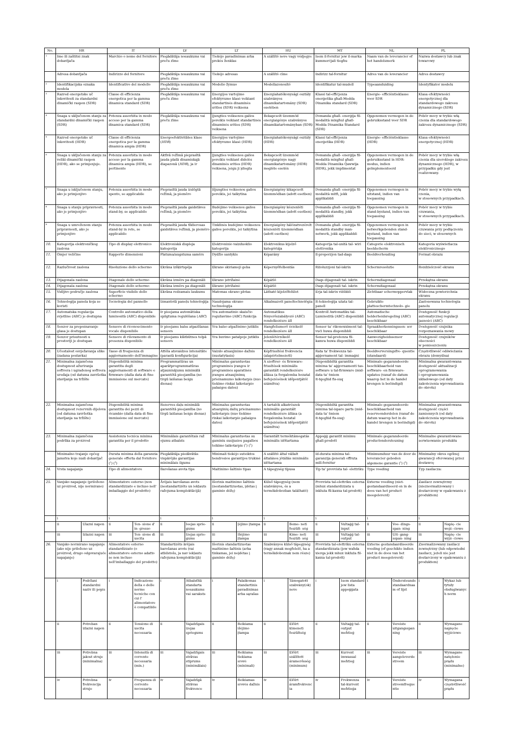| No. | HR | | IT | | LV | | LT | | HU | | MT | | NL | | PL | |
| --- | --- | --- | --- | --- | --- | --- | --- | --- | --- | --- | --- | --- | --- | --- | --- | --- |
| <sup>1</sup> | Ime ili zaštitni znak dobavljača | | Marchio o nome del fornitore | | Piegādātāja nosaukums vai preču zīme | | Tiekėjo pavadinimas arba prekės ženklas | | A szállító neve vagy védjegye | | Isem il-fornitur jew il-marka kummerċjali tiegħu | | Naam van de leverancier of het handelsmerk | | Nazwa dostawcy lub znak towarowy | |
| | Adresa dobavljača | | Indirizzo del fornitore | | Piegādātāja nosaukums vai preču zīme | | Tiekėjo adresas | | A szállító címe | | Indirizz tal-fornitur | | Adres van de leverancier | | Adres dostawcy | |
| <sup>2</sup> | Identifikacijska oznaka modela | | Identificativo del modello | | Piegādātāja nosaukums vai preču zīme | | Modelio žymuo | | Modellazonosító | | Identifikatur tal-mudell | | Typeaanduiding | | Identyfikator modelu | |
| <sup>3</sup> | Razred energetske uč inkovitosti za standardni dinamički raspon (SDR) | | Classe di efficienza energetica per la gamma dinamica standard (SDR) | | Piegādātāja nosaukums vai preču zīme | | Energijos vartojimo efektyvumo klasė veikiant standartinės dinaminės srities (SDR) veiksena | | Energiahatékonysági osztály szabványos dinamikatartomány (SDR) esetében | | Klassi tal-effiċjenza enerġetika għall-Medda Dinamika standard (SDR) | | Energie- efficiëntieklasse voor SDR | | Klasa efektywności energetycznej dla standardowego zakresu dynamicznego (SDR) | |
| <sup>4</sup> | Snaga u uključenom stanju za standardni dinamički raspon (SDR) | | Potenza assorbita in modo acceso per la gamma dinamica standard (SDR) | | Piegādātāja nosaukums vai preču zīme | | Įjungties veiksenos galios poreikis veikiant standartinės dinaminės srities (SDR) veiksena | | Bekapcsolt üzemmód energiaigénye szabványos dinamikatartományban (SDR) | | Domanda għall- enerġija fil-modalità mixgħul għall-Medda Dinamika Standard (SDR) | | Opgenomen vermogen in de gebruiksstand voor SDR | | Pobór mocy w trybie włą czenia dla standardowego zakresu dynamicznego (SDR) | |
| <sup>5</sup> | Razred energetske uč inkovitosti (HDR) | | Classe di efficienza energetica per la gamma dinamica ampia (HDR) | | Energoefektivitātes klase ( HDR ) | | Energijos vartojimo efektyvumo klasė (HDR) | | Energiahatékonysági osztály (HDR) | | Klassi tal-effiċjenza enerġetika (HDR) | | Energie- efficiëntieklasse (HDR) | | Klasa efektywności energetycznej (HDR) | |
| <sup>6</sup> | Snaga u uključenom stanju za veliki dinamički raspon (HDR), ako se primjenjuje. | | Potenza assorbita in modo acceso per la gamma dinamica ampia (HDR), se pertinente | | Aktīvā režīmā pieprasītā jauda plašā dinamiskajā diapazonā ( HDR ), ja ir | | Įjungties veiksenos galios poreikis veikiant didelės dinaminės srities (HDR) veiksena, jeigu ji įdiegta | | Bekapcsolt üzemmód energiaigénye nagy dinamikatartomány (HDR) megléte esetén | | Domanda għall- enerġija fil-modalità mixgħul għall-Medda Dinamika Qawwija (HDR), jekk implimentat | | Opgenomen vermogen in de gebruiksstand in HDR-modus, indien geïmplementeerd | | Pobór mocy w trybie włą czenia dla szerokiego zakresu dynamicznego (HDR), w przypadku gdy jest realizowany. | |
| <sup>7</sup> | Snaga u isključenom stanju, ako je primjenjivo | | Potenza assorbita in modo spento, se applicabile | | Pieprasītā jauda izslēgtā režīmā, ja piemēro | | Išjungties veiksenos galios poreikis, jei taikytina | | Energiaigény kikapcsolt üzemmódban (adott esetben) | | Domanda għall- enerġija fil-modalità mitfi, jekk applikabbli | | Opgenomen vermogen in uitstand, indien van toepassing | | Pobór mocy w trybie wyłą czenia, w stosownych przypadkach. | |
| <sup>8</sup> | Snaga u stanju pripravnosti, ako je primjenjivo | | Potenza assorbita in modo stand-by, se applicabile | | Pieprasītā jauda gaidstāves režīmā, ja piemēro | | Budėjimo veiksenos galios poreikis, jei taikytina | | Energiaigény készenléti üzemmódban (adott esetben) | | Domanda għall- enerġija fil-modalità standby, jekk applikabbli | | Opgenomen vermogen in stand-bystand, indien van toepassing | | Pobór mocy w trybie czuwania, w stosownych przypadkach. | |
| <sup>9</sup> | Snaga u umreženom stanju pripravnosti, ako je primjenjivo | | Potenza assorbita in modo stand-by in rete, se applicabile | | Pieprasītā jauda tīklierosas gaidstāves režīmā, ja piemēro | | Tinklinės budėjimo veiksenos galios poreikis, jei taikytina | | Energiaigény hálózatvezérelt készenléti üzemmódban (adott esetben) | | Domanda għall- enerġija fil-modalità standby man-netwerk, jekk applikabbli | | Opgenomen vermogen in netwerkgebonden stand-bystand, indien van toepassing | | Pobór mocy w trybie czuwania przy podłączeniu do sieci, w stosownych | |
| 10. | Kategorija elektroničkog zaslona | | Tipo di display elettronico | | Elektroniskā displeja kategorija | | Elektroninio vaizduoklio kategorija | | Elektronikus kijelző kategóriája | | Kategorija tal-unità tal- wiri elettronika | | Categorie elektronisch beeldscherm | | Kategoria wyświetlacza elektronicznego | |
| 11. | Omjer veličine | | Rapporto dimensioni | | Platuma/augstuma samērs | | Dydžio santykis | | Képarány | | Il-proporzjon tad-daqs | | Beeldverhouding | | Format obrazu | |
| 12. | Razlučivost zaslona | | Risoluzione dello schermo | | Ekrāna izšķirtspēja | | Ekrano skiriamoji geba | | Képernyőfelbontás | | Riżoluzzjoni tal-iskrin | | Schermresolutie | | Rozdzielczość ekranu | |
| 13. | Dijagonala zaslona | | Diagonale dello schermo | | Ekrāna izmērs pa diagonāli | | Ekrano įstrižainė | | Képátló | | Daqs dijagonali tal- iskrin | | Schermdiagonaal | | Przekątna ekranu | |
| 14. | Dijagonala zaslona | | Diagonale dello schermo | | Ekrāna izmērs pa diagonāli | | Ekrano įstrižainė | | Képátló | | Daqs dijagonali tal- iskrin | | Schermdiagonaal | | Przekątna ekranu | |
| 15. | Vidljivo područje zaslona | | Superficie visibile dello schermo | | Ekrāna redzamais laukums | | Matomas ekrano plotas | | Látható kijelzőfelület | | Erja tal-iskrin viżibbli | | Zichtbaar schermoppervlak | | Widoczna powierzchnia ekranu | |
| 16. | Tehnologija panela koja se koristi | | Tecnologia del pannello | | Izmantotā paneļu tehnoloģija | | Naudojama ekrano technologija | | Alkalmazott paneltechnológia | | It-teknoloġija użata tal- panell | | Gebruikte platteschermtechnolo- gie | | Zastosowana technologia panelu | |
| 17. | Automatska regulacija svjetline (ABC) je dostupna | | Controllo automatico della luminosità (ABC) disponibile | | Ir pieejama automātiska spilgtuma regulēšana ( ABC ) | | Yra automatinio skaisčio reguliavimo (ABC) funkcija | | Automatikus fényerőszabályozó (ABC) rendelkezésre áll | | Kontroll Awtomatiku tal-Luminożità (ABC) disponibbli | | Automatische helderheidsregeling (ABC) beschikbaar | | Dostępność funkcji automatycznej regulacji jasności (ABC) | |
| 18. | Senzor za prepoznavanje glasa je dostupan | | Sensore di riconoscimento vocale disponibile | | Ir pieejams balss atpazīšanas sensors | | Yra balso atpažinimo jutiklis | | Hangfelismerő érzékelő rendelkezésre áll | | Senser ta' rikonoxximent tal-vuċi huwa disponibbli | | Spraakherkenningssen- sor beschikbaar | | Dostępność czujnika rozpoznawania mowy | |
| 19. | Senzor prisutnosti u prostoriji je dostupan | | Sensore di rilevamento di presenza disponibile | | Ir pieejams klātbūtnes telpā sensors | | Yra buvimo patalpoje jutiklis | | Jelenlétérzékelő rendelkezésre áll | | Senser tal-preżenza fil- kamra huwa disponibbli | | Aanwezigheidssensor beschikbaar | | Dostępność czujników obecności w pomieszczeniu | |
| 20. | Učestalost osvježavanja slike (zadana postavka) | | Tasso di frequenza di aggiornamento dell'immagine | | Attēla atsvaidzes intensitāte (parastā konfigurācija) | | Vaizdo atnaujinimo dažnis (nustatytasis) | | Képfrissítési frekvencia (alapértelmezett) | | Rata ta' frekwenza tal- aġġornament tal- immaġni | | Beeldverversingsfre- quentie (standaard) | | Częstotliwość odświeżania obrazu (domyślna) | |
| 21. | Minimalna zajamčena dostupnost ažuriranja softvera i ugrađenog softvera uređaja (od datuma završetka stavljanja na tržište | | Disponibilità minima garantita degli aggiornamenti di software e firmware (dalla data di fine immissione sul mercato) | | Programmatūras un aparātprogrammatūras atjauninājumu minimālā garantētā pieejamība (no tirgū laišanas beigu dienas) | | Minimalus garantuotas programinės įrangos ir programinės aparatinės įrangos atnaujinimų prieinamumo laikotarpis (nuo tiekimo rinkai laikotarpio pabaigos datos) | | A szoftver- és firmware- frissítések minimális garantált rendelkezésre állása (a forgalomba hozatal befejezésének időpontjától számítva) | | Disponibbiltà garantita minima ta' aġġornamenti tas- software u tal-firmware (mid-data ta' tmiem it-tqegħid fis-suq | | Minimale gegarandeerde beschikbaarheid van software- en firmware-updates (vanaf de datum waarop het in de handel brengen is beëindigd) | | Minimalna gwarantowana dostępność aktualizacji oprogramowania i oprogramowania układowego (od daty zakończenia wprowadzania do obrotu) | |
| 22. | Minimalna zajamčena dostupnost rezervnih dijelova (od datuma završetka stavljanja na tržište) | | Disponibilità minima garantita dei pezzi di ricambio (dalla data di fine immissione sul mercato) | | Rezerves daļu minimālā garantētā pieejamība (no tirgū laišanas beigu dienas) | | Minimalus garantuotas atsarginių dalių prieinamumo laikotarpis (nuo tiekimo rinkai laikotarpio pabaigos datos) | | A tartalék alkatrészek minimális garantált rendelkezésre állása (a forgalomba hozatal befejezésének időpontjától számítva) | | Disponibbiltà garantita minima tal-ispare parts (mid-data ta' tmiem it-tqegħid fis-suq) | | Minimale gegarandeerde beschikbaarheid van reserveonderdelen (vanaf de datum waarop het in de handel brengen is beëindigd) | | Minimalna gwarantowana dostępność części zamiennych (od daty zakończenia wprowadzania do obrotu) | |
| 23. | Minimalna zajamčena podrška za proizvod | | Assistenza tecnica minima garantita per il prodotto | | Minimālais garantētais raž ojumu atbalsts | | Minimalus garantuotas su gaminiu susijusios pagalbos teikimo laikotarpis (<sup>1</sup>) (<sup>2</sup>) | | Garantált terméktámogatás minimális időtartama | | Appoġġ garantit minimu għall-prodott | | Minimale gegarandeerde productondersteuning | | Minimalne gwarantowane serwisowanie produktu | |
| | Minimalno trajanje općeg jamstva koje nudi dobavljač | | Durata minima della garanzia generale offerta dal fornitore (<sup>1</sup>) (<sup>2</sup>) | | Piegādātāja piedāvātās vispārējās garantijas minimālais ilgums | | Minimali tiekėjo suteiktos bendrosios garantijos trukmė | | A szállító által vállalt általános jótállás minimális időtartama | | Id-durata minima tal-garanzija ġenerali offruta mill-fornitur | | Minimumduur van de door de leverancier geboden algemene garantie (<sup>1</sup>) (<sup>2</sup>) | | Minimalny okres ogólnej gwarancji oferowanej przez dostawcę | |
| 24. | Vrsta napajanja | | Tipo di alimentatore | | Barošanas avota tips | | Maitinimo šaltinio tipas | | A tápegység típusa | | Tip ta' provvista tal- elettriku | | Type voeding | | Typ zasilacza: | |
| 25. | Vanjsko napajanje (priloženo uz proizvod, nije normirano) | | Alimentatore esterno (non standardizzato e incluso nell' imballaggio del prodotto) | | Ārējais barošanas avots (nestandartizēts un iekļauts ražojuma komplektācijā) | | Išorinis maitinimo šaltinis (nestandartizuotas, įdėtas į gaminio dėžę) | | Külső tápegység (nem szabványos, és a termékdobozban található) | | Provvista tal-elettriku esterna (mhux standardizzata u inkluża fil-kaxxa tal-prodott) | | Externe voeding (niet-gestandaardiseerd en in de doos van het product meegeleverd) | | Zasilacz zewnętrzny (nieznormalizowany i dostarczony w opakowaniu z produktem) | |
| | i | | i | | i | | i | | i | | i | | i | | i | |
| | ii | Ulazni napon | ii | Ten- sione d' in- gresso | ii | Ieejas sprie- gums | ii | Įėjimo įtampa | ii | Beme- neti feszült- ség | ii | Vultaġġ tal- input | ii | Voe- dings- span- ning | ii | Napię- cie wejś- ciowe |
| | iii | Izlazni napon | iii | Ten- sione di uscita | iii | Izejas sprie- gums | iii | Išėjimo įtampa | iii | Kime- neti feszült- ség | iii | Vultaġġ tal- output | iii | Uit- gang- sspan- ning | iii | Napię- cie wyjś- ciowe |
| 26. | Vanjsko normirano napajanje (ako nije priloženo uz proizvod, drugo odgovarajuće napajanje) | | Alimentatore esterno standardizzato (o alimentatore esterno adatto se non incluso nell'imballaggio del prodotto) | | Standartizēts ārējais barošanas avots (vai atbilstošs, ja nav iekļauts ražojuma komplektācijā) | | Išorinis standartizuotas maitinimo šaltinis (arba tinkamas, jei neįdėtas į gaminio dėžę) | | Szabványos külső tápegység (vagy annak megfelelő, ha a termékdoboznak nem része) | | Provvista tal-elettriku esterna standardizzata (jew waħda xierqa jekk mhux inkluża fil-kaxxa tal-prodott) | | Externe gestandaardiseerde voeding (of geschikte indien niet in de doos van het product meegeleverd) | | Znormalizowany zasilacz zewnętrzny (lub odpowiedni zasilacz, jeżeli nie jest dostarczony w opakowaniu z produktem) | |
| | i | Podržani standardni naziv ili popis | i | Indicazione della o delle norme tecniche con cui l' alimentatore è compatibile | i | Atbalstītā standarta nosaukums vai saraksts | i | Palaikomas standartinis pavadinimas arba sąrašas | i | Támogatott szabvány(ok) neve | i | Isem standard jew lista appoġġata | i | Ondersteunde standaardnaam of lijst | i | Wykaz lub tytuły obsługiwanych norm |
| | ii | Potreban izlazni napon | ii | Tensione di uscita necessaria | ii | Vajadzīgais izejas spriegums | ii | Reikiama išėjimo įtampa | ii | Előírt kimeneti feszültség | ii | Vultaġġ tal-output meħtieġ | ii | Vereiste uitgangsspanning | ii | Wymagane napięcie wyjściowe |
| | iii | Potrebna jakost struje (minimalna) | iii | Intensità di corrente necessaria (min.) | iii | Vajadzīgais strāvas stiprums (minimālais) | iii | Reikiama tiekiama srovė (minimali) | iii | Előírt szállított áramerősség (minimum) | iii | Kurrent imwassal meħtieġ | iii | Vereiste aangeleverde stroom | iii | Wymagane natężenie prądu (minimalne) |
| | iv | Potrebna frekvencija struje | iv | Frequenza di corrente necessaria | iv | Vajadzīgā strāvas frekvence | iv | Reikiamas srovės dažnis | iv | Előírt áramfrekvencia | iv | Frekwenza tal-kurrent meħtieġa | iv | Vereiste stroomfrequentie | iv | Wymagana częstotliwość prądu |